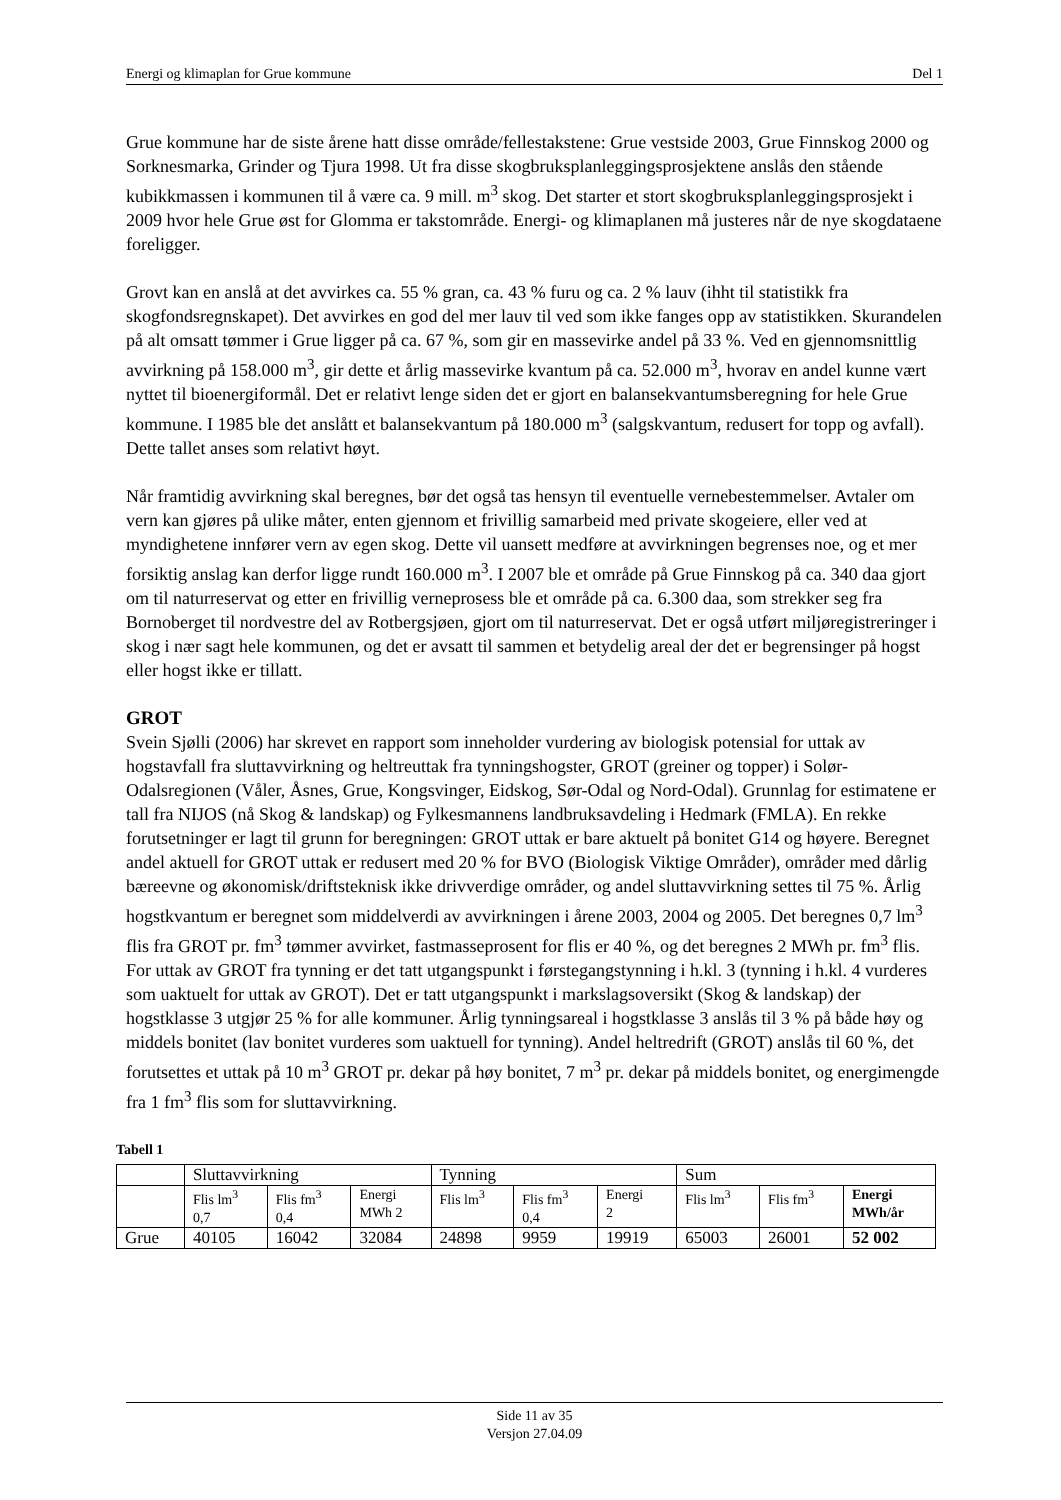Energi og klimaplan for Grue kommune Del 1
Grue kommune har de siste årene hatt disse område/fellestakstene: Grue vestside 2003, Grue Finnskog 2000 og Sorknesmarka, Grinder og Tjura 1998. Ut fra disse skogbruksplanleggingsprosjektene anslås den stående kubikkmassen i kommunen til å være ca. 9 mill. m<sup>3</sup> skog. Det starter et stort skogbruksplanleggingsprosjekt i 2009 hvor hele Grue øst for Glomma er takstområde. Energi- og klimaplanen må justeres når de nye skogdataene foreligger.
Grovt kan en anslå at det avvirkes ca. 55 % gran, ca. 43 % furu og ca. 2 % lauv (ihht til statistikk fra skogfondsregnskapet). Det avvirkes en god del mer lauv til ved som ikke fanges opp av statistikken. Skurandelen på alt omsatt tømmer i Grue ligger på ca. 67 %, som gir en massevirke andel på 33 %. Ved en gjennomsnittlig avvirkning på 158.000 m<sup>3</sup>, gir dette et årlig massevirke kvantum på ca. 52.000 m<sup>3</sup>, hvorav en andel kunne vært nyttet til bioenergiformål. Det er relativt lenge siden det er gjort en balansekvantumsberegning for hele Grue kommune. I 1985 ble det anslått et balansekvantum på 180.000 m<sup>3</sup> (salgskvantum, redusert for topp og avfall). Dette tallet anses som relativt høyt.
Når framtidig avvirkning skal beregnes, bør det også tas hensyn til eventuelle vernebestemmelser. Avtaler om vern kan gjøres på ulike måter, enten gjennom et frivillig samarbeid med private skogeiere, eller ved at myndighetene innfører vern av egen skog. Dette vil uansett medføre at avvirkningen begrenses noe, og et mer forsiktig anslag kan derfor ligge rundt 160.000 m<sup>3</sup>. I 2007 ble et område på Grue Finnskog på ca. 340 daa gjort om til naturreservat og etter en frivillig verneprosess ble et område på ca. 6.300 daa, som strekker seg fra Bornoberget til nordvestre del av Rotbergsjøen, gjort om til naturreservat. Det er også utført miljøregistreringer i skog i nær sagt hele kommunen, og det er avsatt til sammen et betydelig areal der det er begrensinger på hogst eller hogst ikke er tillatt.
GROT
Svein Sjølli (2006) har skrevet en rapport som inneholder vurdering av biologisk potensial for uttak av hogstavfall fra sluttavvirkning og heltreuttak fra tynningshogster, GROT (greiner og topper) i Solør-Odalsregionen (Våler, Åsnes, Grue, Kongsvinger, Eidskog, Sør-Odal og Nord-Odal). Grunnlag for estimatene er tall fra NIJOS (nå Skog & landskap) og Fylkesmannens landbruksavdeling i Hedmark (FMLA). En rekke forutsetninger er lagt til grunn for beregningen: GROT uttak er bare aktuelt på bonitet G14 og høyere. Beregnet andel aktuell for GROT uttak er redusert med 20 % for BVO (Biologisk Viktige Områder), områder med dårlig bæreevne og økonomisk/driftsteknisk ikke drivverdige områder, og andel sluttavvirkning settes til 75 %. Årlig hogstkvantum er beregnet som middelverdi av avvirkningen i årene 2003, 2004 og 2005. Det beregnes 0,7 lm<sup>3</sup> flis fra GROT pr. fm<sup>3</sup> tømmer avvirket, fastmasseprosent for flis er 40 %, og det beregnes 2 MWh pr. fm<sup>3</sup> flis. For uttak av GROT fra tynning er det tatt utgangspunkt i førstegangstynning i h.kl. 3 (tynning i h.kl. 4 vurderes som uaktuelt for uttak av GROT). Det er tatt utgangspunkt i markslagsoversikt (Skog & landskap) der hogstklasse 3 utgjør 25 % for alle kommuner. Årlig tynningsareal i hogstklasse 3 anslås til 3 % på både høy og middels bonitet (lav bonitet vurderes som uaktuell for tynning). Andel heltredrift (GROT) anslås til 60 %, det forutsettes et uttak på 10 m<sup>3</sup> GROT pr. dekar på høy bonitet, 7 m<sup>3</sup> pr. dekar på middels bonitet, og energimengde fra 1 fm<sup>3</sup> flis som for sluttavvirkning.
Tabell 1
| | Sluttavvirkning | | | Tynning | | | Sum | | |
| | Flis lm<sup>3</sup> 0,7 | Flis fm<sup>3</sup> 0,4 | Energi MWh 2 | Flis lm<sup>3</sup> | Flis fm<sup>3</sup> 0,4 | Energi 2 | Flis lm<sup>3</sup> | Flis fm<sup>3</sup> | Energi MWh/år |
| Grue | 40105 | 16042 | 32084 | 24898 | 9959 | 19919 | 65003 | 26001 | 52 002 |
Side 11 av 35
Versjon 27.04.09